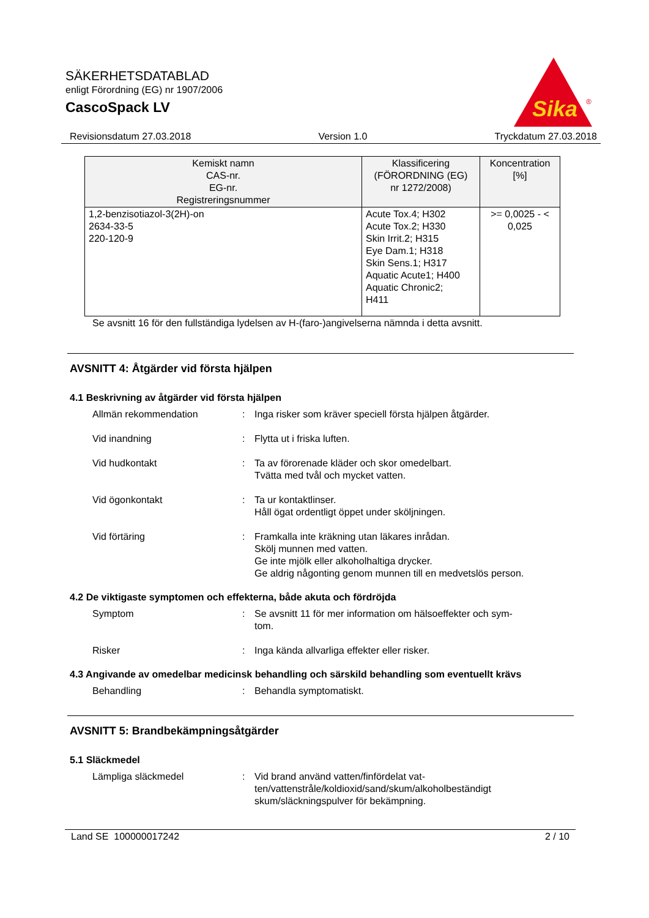SÄKERHETSDATABLAD
enligt Förordning (EG) nr 1907/2006
CascoSpack LV
Sika
®
Revisionsdatum 27.03.2018 Version 1.0 Tryckdatum 27.03.2018
| Kemiskt namn CAS-nr. EG-nr. Registreringsnummer | Klassificering (FÖRORDNING (EG) nr 1272/2008) | Koncentration [%] |
| --- | --- | --- |
| 1,2-benzisotiazol-3(2H)-on 2634-33-5 220-120-9 | Acute Tox.4; H302 Acute Tox.2; H330 Skin Irrit.2; H315 Eye Dam.1; H318 Skin Sens.1; H317 Aquatic Acute1; H400 Aquatic Chronic2; H411 | >= 0,0025 - < 0,025 |
Se avsnitt 16 för den fullständiga lydelsen av H-(faro-)angivelserna nämnda i detta avsnitt.
AVSNITT 4: Åtgärder vid första hjälpen
4.1 Beskrivning av åtgärder vid första hjälpen
Allmän rekommendation : Inga risker som kräver speciell första hjälpen åtgärder.
Vid inandning : Flytta ut i friska luften.
Vid hudkontakt : Ta av förorenade kläder och skor omedelbart.
Tvätta med tvål och mycket vatten.
Vid ögonkontakt : Ta ur kontaktlinser.
Håll ögat ordentligt öppet under sköljningen.
Vid förtäring : Framkalla inte kräkning utan läkares inrådan.
Skölj munnen med vatten.
Ge inte mjölk eller alkoholhaltiga drycker.
Ge aldrig någonting genom munnen till en medvetslös person.
4.2 De viktigaste symptomen och effekterna, både akuta och fördröjda
Symptom : Se avsnitt 11 för mer information om hälsoeffekter och sym-
tom.
Risker : Inga kända allvarliga effekter eller risker.
4.3 Angivande av omedelbar medicinsk behandling och särskild behandling som eventuellt krävs
Behandling : Behandla symptomatiskt.
AVSNITT 5: Brandbekämpningsåtgärder
5.1 Släckmedel
Lämpliga släckmedel : Vid brand använd vatten/finfördelat vat-
ten/vattenstråle/koldioxid/sand/skum/alkoholbeständigt
skum/släckningspulver för bekämpning.
Land SE 100000017242 2 / 10